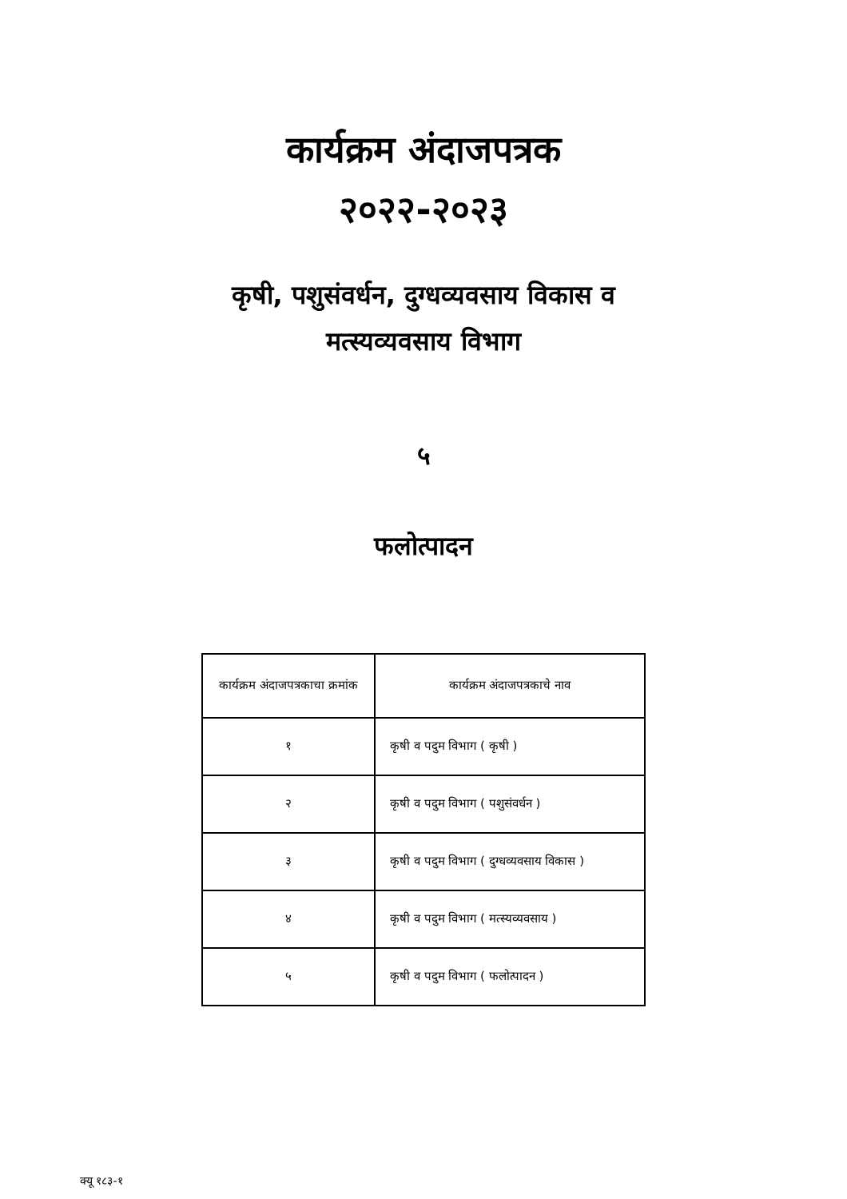कार्यक्रम अंदाजपत्रक
२०२२-२०२३
कृषी, पशुसंवर्धन, दुग्धव्यवसाय विकास व
मत्स्यव्यवसाय विभाग
५
फलोत्पादन
| कार्यक्रम अंदाजपत्रकाचा क्रमांक | कार्यक्रम अंदाजपत्रकाचे नाव |
| --- | --- |
| १ | कृषी व पदुम विभाग ( कृषी ) |
| २ | कृषी व पदुम विभाग ( पशुसंवर्धन ) |
| ३ | कृषी व पदुम विभाग ( दुग्धव्यवसाय विकास ) |
| ४ | कृषी व पदुम विभाग ( मत्स्यव्यवसाय ) |
| ५ | कृषी व पदुम विभाग ( फलोत्पादन ) |
क्यू १८३-१